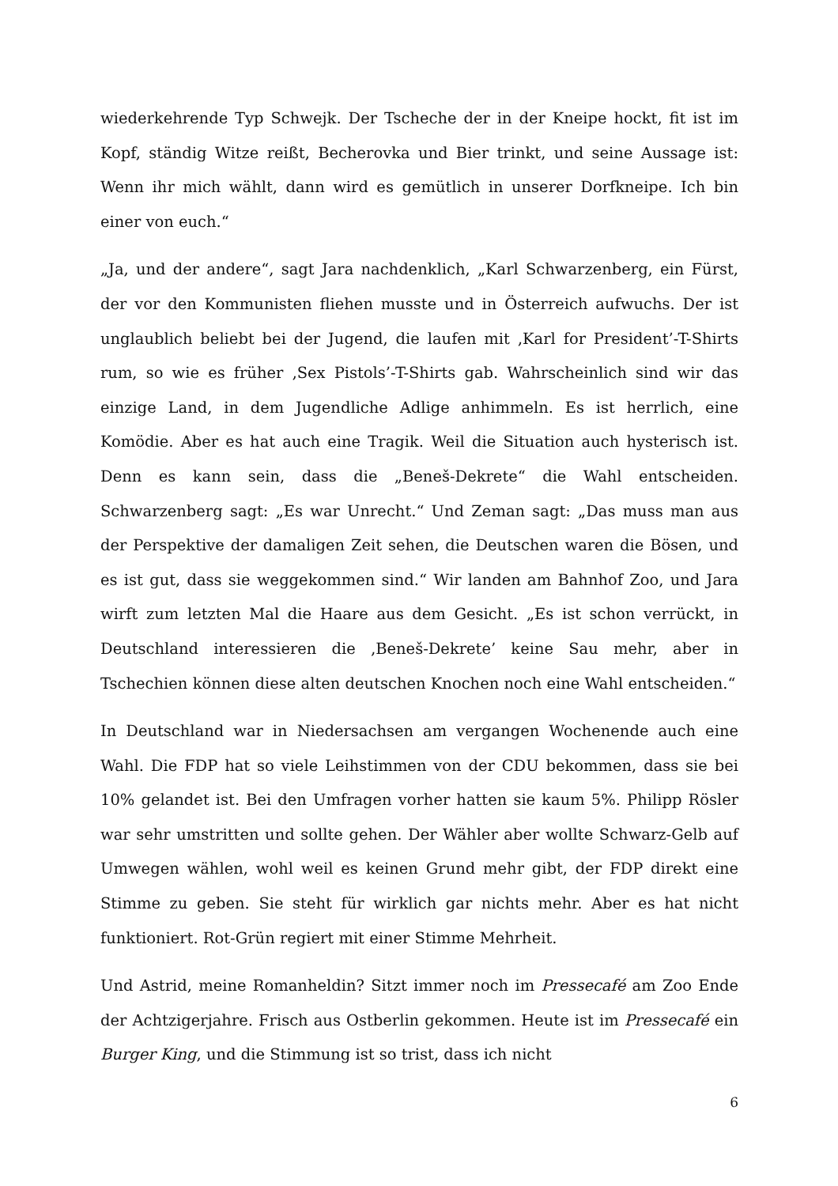wiederkehrende Typ Schwejk. Der Tscheche der in der Kneipe hockt, fit ist im Kopf, ständig Witze reißt, Becherovka und Bier trinkt, und seine Aussage ist: Wenn ihr mich wählt, dann wird es gemütlich in unserer Dorfkneipe. Ich bin einer von euch.“
„Ja, und der andere“, sagt Jara nachdenklich, „Karl Schwarzenberg, ein Fürst, der vor den Kommunisten fliehen musste und in Österreich aufwuchs. Der ist unglaublich beliebt bei der Jugend, die laufen mit ‚Karl for President’-T-Shirts rum, so wie es früher ‚Sex Pistols’-T-Shirts gab. Wahrscheinlich sind wir das einzige Land, in dem Jugendliche Adlige anhimmeln. Es ist herrlich, eine Komödie. Aber es hat auch eine Tragik. Weil die Situation auch hysterisch ist. Denn es kann sein, dass die „Beneš-Dekrete“ die Wahl entscheiden. Schwarzenberg sagt: „Es war Unrecht.“ Und Zeman sagt: „Das muss man aus der Perspektive der damaligen Zeit sehen, die Deutschen waren die Bösen, und es ist gut, dass sie weggekommen sind.“ Wir landen am Bahnhof Zoo, und Jara wirft zum letzten Mal die Haare aus dem Gesicht. „Es ist schon verrückt, in Deutschland interessieren die ‚Beneš-Dekrete’ keine Sau mehr, aber in Tschechien können diese alten deutschen Knochen noch eine Wahl entscheiden.“
In Deutschland war in Niedersachsen am vergangen Wochenende auch eine Wahl. Die FDP hat so viele Leihstimmen von der CDU bekommen, dass sie bei 10% gelandet ist. Bei den Umfragen vorher hatten sie kaum 5%. Philipp Rösler war sehr umstritten und sollte gehen. Der Wähler aber wollte Schwarz-Gelb auf Umwegen wählen, wohl weil es keinen Grund mehr gibt, der FDP direkt eine Stimme zu geben. Sie steht für wirklich gar nichts mehr. Aber es hat nicht funktioniert. Rot-Grün regiert mit einer Stimme Mehrheit.
Und Astrid, meine Romanheldin? Sitzt immer noch im Pressecafé am Zoo Ende der Achtzigerjahre. Frisch aus Ostberlin gekommen. Heute ist im Pressecafé ein Burger King, und die Stimmung ist so trist, dass ich nicht
6